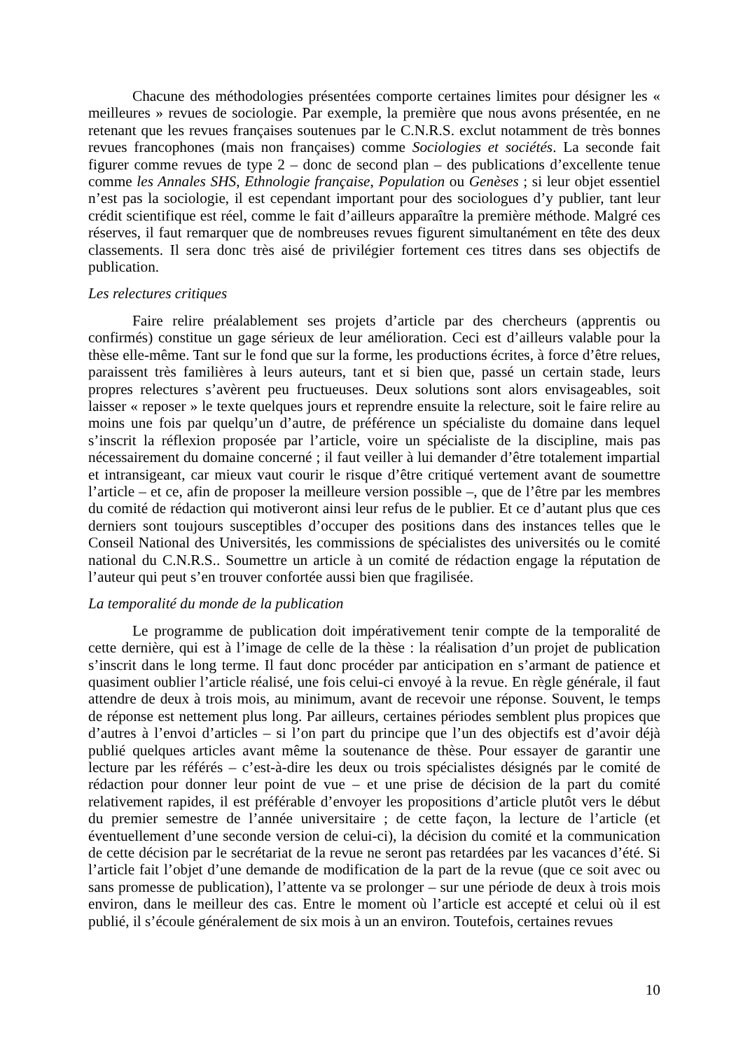Chacune des méthodologies présentées comporte certaines limites pour désigner les « meilleures » revues de sociologie. Par exemple, la première que nous avons présentée, en ne retenant que les revues françaises soutenues par le C.N.R.S. exclut notamment de très bonnes revues francophones (mais non françaises) comme Sociologies et sociétés. La seconde fait figurer comme revues de type 2 – donc de second plan – des publications d’excellente tenue comme les Annales SHS, Ethnologie française, Population ou Genèses ; si leur objet essentiel n’est pas la sociologie, il est cependant important pour des sociologues d’y publier, tant leur crédit scientifique est réel, comme le fait d’ailleurs apparaître la première méthode. Malgré ces réserves, il faut remarquer que de nombreuses revues figurent simultanément en tête des deux classements. Il sera donc très aisé de privilégier fortement ces titres dans ses objectifs de publication.
Les relectures critiques
Faire relire préalablement ses projets d’article par des chercheurs (apprentis ou confirmés) constitue un gage sérieux de leur amélioration. Ceci est d’ailleurs valable pour la thèse elle-même. Tant sur le fond que sur la forme, les productions écrites, à force d’être relues, paraissent très familières à leurs auteurs, tant et si bien que, passé un certain stade, leurs propres relectures s’avèrent peu fructueuses. Deux solutions sont alors envisageables, soit laisser « reposer » le texte quelques jours et reprendre ensuite la relecture, soit le faire relire au moins une fois par quelqu’un d’autre, de préférence un spécialiste du domaine dans lequel s’inscrit la réflexion proposée par l’article, voire un spécialiste de la discipline, mais pas nécessairement du domaine concerné ; il faut veiller à lui demander d’être totalement impartial et intransigeant, car mieux vaut courir le risque d’être critiqué vertement avant de soumettre l’article – et ce, afin de proposer la meilleure version possible –, que de l’être par les membres du comité de rédaction qui motiveront ainsi leur refus de le publier. Et ce d’autant plus que ces derniers sont toujours susceptibles d’occuper des positions dans des instances telles que le Conseil National des Universités, les commissions de spécialistes des universités ou le comité national du C.N.R.S.. Soumettre un article à un comité de rédaction engage la réputation de l’auteur qui peut s’en trouver confortée aussi bien que fragilisée.
La temporalité du monde de la publication
Le programme de publication doit impérativement tenir compte de la temporalité de cette dernière, qui est à l’image de celle de la thèse : la réalisation d’un projet de publication s’inscrit dans le long terme. Il faut donc procéder par anticipation en s’armant de patience et quasiment oublier l’article réalisé, une fois celui-ci envoyé à la revue. En règle générale, il faut attendre de deux à trois mois, au minimum, avant de recevoir une réponse. Souvent, le temps de réponse est nettement plus long. Par ailleurs, certaines périodes semblent plus propices que d’autres à l’envoi d’articles – si l’on part du principe que l’un des objectifs est d’avoir déjà publié quelques articles avant même la soutenance de thèse. Pour essayer de garantir une lecture par les référés – c’est-à-dire les deux ou trois spécialistes désignés par le comité de rédaction pour donner leur point de vue – et une prise de décision de la part du comité relativement rapides, il est préférable d’envoyer les propositions d’article plutôt vers le début du premier semestre de l’année universitaire ; de cette façon, la lecture de l’article (et éventuellement d’une seconde version de celui-ci), la décision du comité et la communication de cette décision par le secrétariat de la revue ne seront pas retardées par les vacances d’été. Si l’article fait l’objet d’une demande de modification de la part de la revue (que ce soit avec ou sans promesse de publication), l’attente va se prolonger – sur une période de deux à trois mois environ, dans le meilleur des cas. Entre le moment où l’article est accepté et celui où il est publié, il s’écoule généralement de six mois à un an environ. Toutefois, certaines revues
10